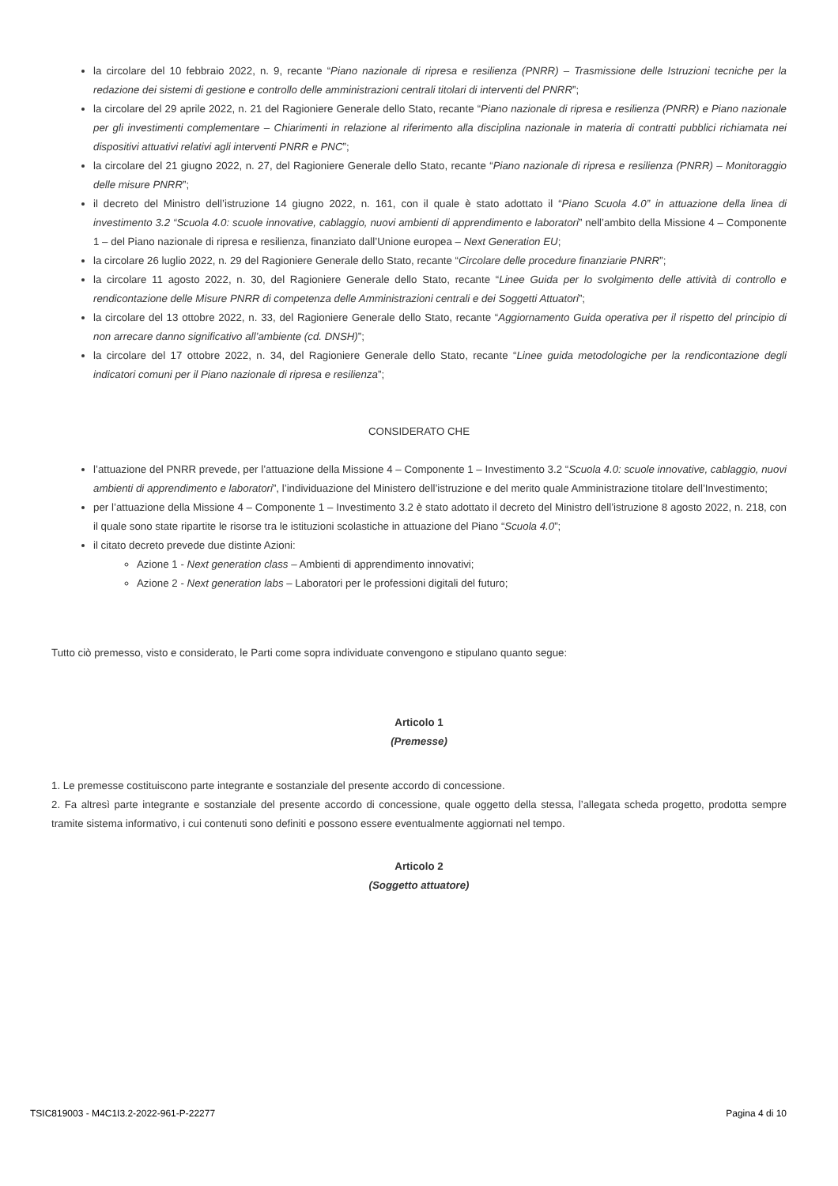la circolare del 10 febbraio 2022, n. 9, recante “Piano nazionale di ripresa e resilienza (PNRR) – Trasmissione delle Istruzioni tecniche per la redazione dei sistemi di gestione e controllo delle amministrazioni centrali titolari di interventi del PNRR”;
la circolare del 29 aprile 2022, n. 21 del Ragioniere Generale dello Stato, recante “Piano nazionale di ripresa e resilienza (PNRR) e Piano nazionale per gli investimenti complementare – Chiarimenti in relazione al riferimento alla disciplina nazionale in materia di contratti pubblici richiamata nei dispositivi attuativi relativi agli interventi PNRR e PNC”;
la circolare del 21 giugno 2022, n. 27, del Ragioniere Generale dello Stato, recante “Piano nazionale di ripresa e resilienza (PNRR) – Monitoraggio delle misure PNRR”;
il decreto del Ministro dell’istruzione 14 giugno 2022, n. 161, con il quale è stato adottato il “Piano Scuola 4.0” in attuazione della linea di investimento 3.2 “Scuola 4.0: scuole innovative, cablaggio, nuovi ambienti di apprendimento e laboratori” nell’ambito della Missione 4 – Componente 1 – del Piano nazionale di ripresa e resilienza, finanziato dall’Unione europea – Next Generation EU;
la circolare 26 luglio 2022, n. 29 del Ragioniere Generale dello Stato, recante “Circolare delle procedure finanziarie PNRR”;
la circolare 11 agosto 2022, n. 30, del Ragioniere Generale dello Stato, recante “Linee Guida per lo svolgimento delle attività di controllo e rendicontazione delle Misure PNRR di competenza delle Amministrazioni centrali e dei Soggetti Attuatori”;
la circolare del 13 ottobre 2022, n. 33, del Ragioniere Generale dello Stato, recante “Aggiornamento Guida operativa per il rispetto del principio di non arrecare danno significativo all’ambiente (cd. DNSH)”;
la circolare del 17 ottobre 2022, n. 34, del Ragioniere Generale dello Stato, recante “Linee guida metodologiche per la rendicontazione degli indicatori comuni per il Piano nazionale di ripresa e resilienza”;
CONSIDERATO CHE
l’attuazione del PNRR prevede, per l’attuazione della Missione 4 – Componente 1 – Investimento 3.2 “Scuola 4.0: scuole innovative, cablaggio, nuovi ambienti di apprendimento e laboratori”, l’individuazione del Ministero dell’istruzione e del merito quale Amministrazione titolare dell’Investimento;
per l’attuazione della Missione 4 – Componente 1 – Investimento 3.2 è stato adottato il decreto del Ministro dell’istruzione 8 agosto 2022, n. 218, con il quale sono state ripartite le risorse tra le istituzioni scolastiche in attuazione del Piano “Scuola 4.0”;
il citato decreto prevede due distinte Azioni:
Azione 1 - Next generation class – Ambienti di apprendimento innovativi;
Azione 2 - Next generation labs – Laboratori per le professioni digitali del futuro;
Tutto ciò premesso, visto e considerato, le Parti come sopra individuate convengono e stipulano quanto segue:
Articolo 1
(Premesse)
1. Le premesse costituiscono parte integrante e sostanziale del presente accordo di concessione.
2. Fa altresì parte integrante e sostanziale del presente accordo di concessione, quale oggetto della stessa, l’allegata scheda progetto, prodotta sempre tramite sistema informativo, i cui contenuti sono definiti e possono essere eventualmente aggiornati nel tempo.
Articolo 2
(Soggetto attuatore)
TSIC819003 - M4C1I3.2-2022-961-P-22277 Pagina 4 di 10